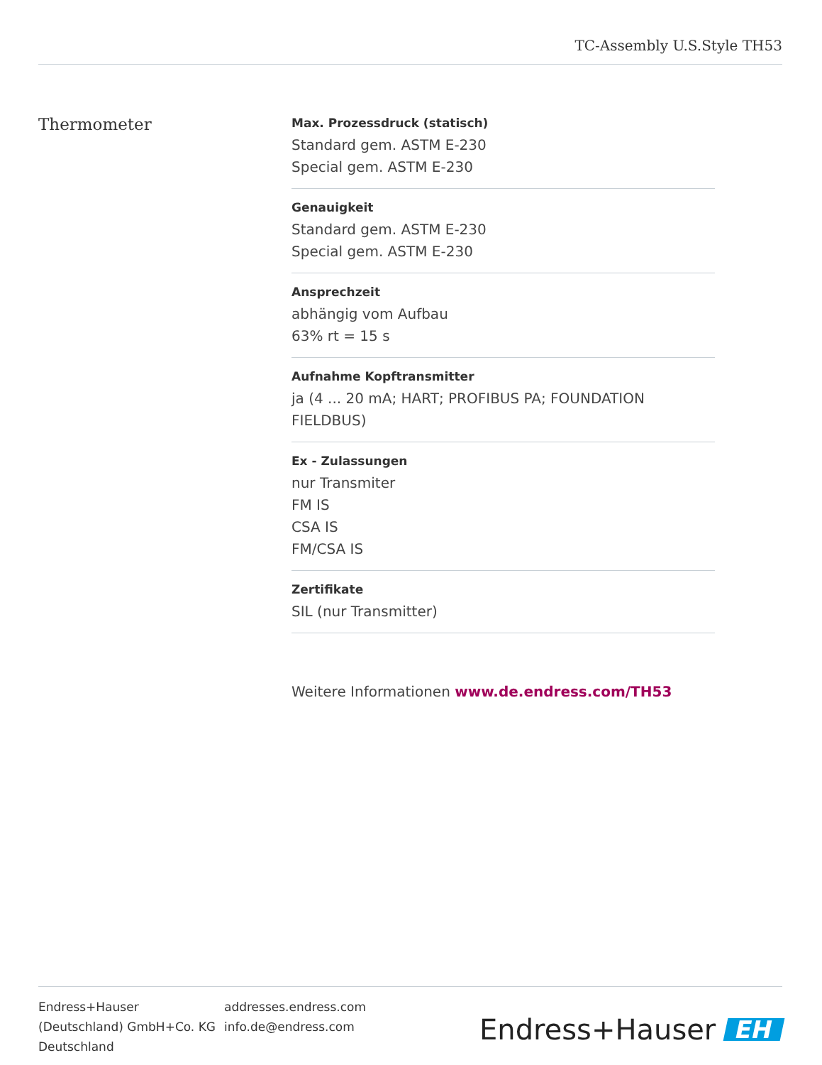TC-Assembly U.S.Style TH53
Thermometer
Max. Prozessdruck (statisch)
Standard gem. ASTM E-230
Special gem. ASTM E-230
Genauigkeit
Standard gem. ASTM E-230
Special gem. ASTM E-230
Ansprechzeit
abhängig vom Aufbau
63% rt = 15 s
Aufnahme Kopftransmitter
ja (4 ... 20 mA; HART; PROFIBUS PA; FOUNDATION FIELDBUS)
Ex - Zulassungen
nur Transmiter
FM IS
CSA IS
FM/CSA IS
Zertifikate
SIL (nur Transmitter)
Weitere Informationen www.de.endress.com/TH53
Endress+Hauser
(Deutschland) GmbH+Co. KG
Deutschland
addresses.endress.com
info.de@endress.com
Endress+Hauser EH